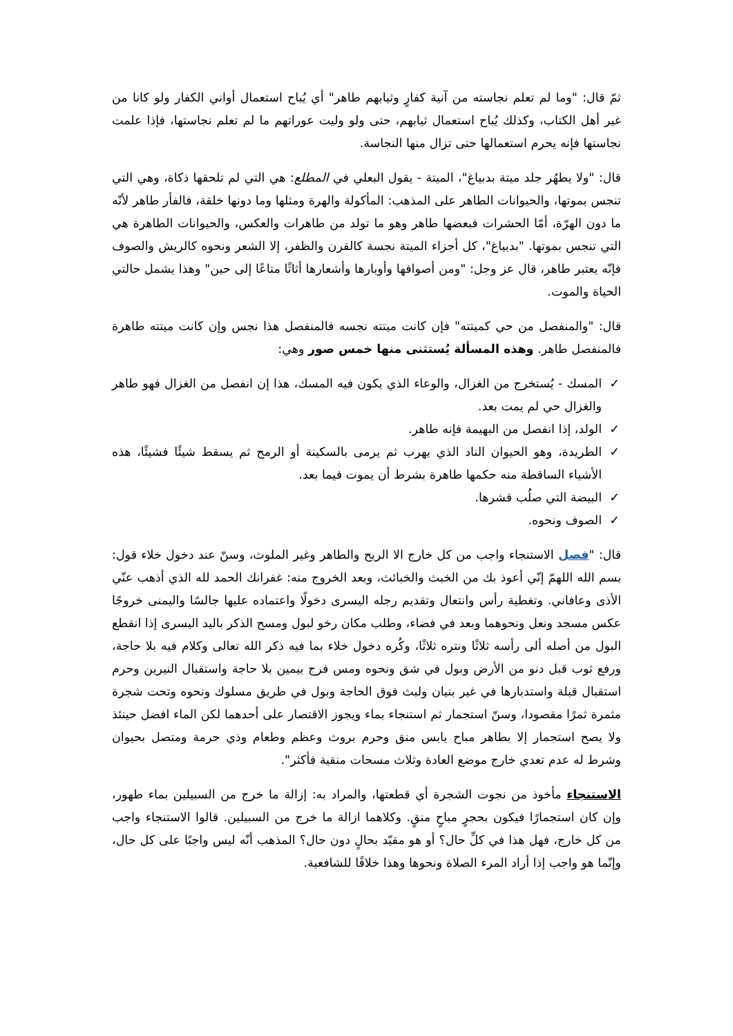ثمّ قال: "وما لم تعلم نجاسته من آنية كفارٍ وثيابهم طاهر" أي يُباح استعمال أواني الكفار ولو كانا من غير أهل الكتاب، وكذلك يُباح استعمال ثيابهم، حتى ولو وليت عوراتهم ما لم تعلم نجاستها، فإذا علمت نجاستها فإنه يحرم استعمالها حتى تزال منها النجاسة.
قال: "ولا يطهُر جلد ميتة بدبياغ"، الميتة - يقول البعلي في المطلع: هي التي لم تلحقها ذكاة، وهي التي تنجس بموتها، والحيوانات الطاهر على المذهب: المأكولة والهرة ومثلها وما دونها خلقة، فالفأر طاهر لأنّه ما دون الهرّة، أمّا الحشرات فبعضها طاهر وهو ما تولد من طاهرات والعكس، والحيوانات الطاهرة هي التي تنجس بموتها. "بدبياغ"، كل أجزاء الميتة نجسة كالقرن والظفر، إلا الشعر ونحوه كالريش والصوف فإنّه يعتبر طاهر، قال عز وجل: "ومن أصوافها وأوبارها وأشعارها أثاثًا متاعًا إلى حين" وهذا يشمل حالتي الحياة والموت.
قال: "والمنفصل من حي كميتته" فإن كانت ميتته نجسه فالمنفصل هذا نجس وإن كانت ميتته طاهرة فالمنفصل طاهر. وهذه المسألة يُستثنى منها خمس صور وهي:
✓ المسك - يُستخرج من الغزال، والوعاء الذي يكون فيه المسك، هذا إن انفصل من الغزال فهو طاهر والغزال حي لم يمت بعد.
✓ الولد، إذا انفصل من البهيمة فإنه طاهر.
✓ الطريدة، وهو الحيوان الناد الذي يهرب ثم يرمى بالسكينة أو الرمح ثم يسقط شيئًا فشيئًا، هذه الأشياء الساقطة منه حكمها طاهرة بشرط أن يموت فيما بعد.
✓ البيضة التي صلُب قشرها.
✓ الصوف ونحوه.
قال: "فصل الاستنجاء واجب من كل خارج الا الريح والطاهر وغير الملوث، وسنّ عند دخول خلاء قول: بسم الله اللهمّ إنّي أعوذ بك من الخبث والخبائث، وبعد الخروج منه: غفرانك الحمد لله الذي أذهب عنّي الأذى وعافاني. وتغطية رأس وانتعال وتقديم رجله اليسرى دخولًا واعتماده عليها جالسًا واليمنى خروجًا عكس مسجد ونعل ونحوهما وبعد في فضاء، وطلب مكان رخو لبول ومسح الذكر باليد اليسرى إذا انقطع البول من أصله ألى رأسه ثلاثًا ونتره ثلاثًا، وكُره دخول خلاء بما فيه ذكر الله تعالى وكلام فيه بلا حاجة، ورفع ثوب قبل دنو من الأرض وبول في شق ونحوه ومس فرج بيمين بلا حاجة واستقبال النيرين وحرم استقبال قبلة واستدبارها في غير بنيان ولبث فوق الحاجة وبول في طريق مسلوك ونحوه وتحت شجرة مثمرة ثمرًا مقصودا، وسنّ استجمار ثم استنجاء بماء ويجوز الاقتصار على أحدهما لكن الماء افضل حينئذ ولا يصح استجمار إلا بطاهر مباح يابس منق وحرم بروث وعظم وطعام وذي حرمة ومتصل بحيوان وشرط له عدم تعدي خارج موضع العادة وثلاث مسحات منقية فأكثر".
الاستنجاء مأخوذ من نجوت الشجرة أي قطعتها، والمراد به: إزالة ما خرج من السبيلين بماء طهور، وإن كان استجمارًا فيكون بحجرٍ مباحٍ منقٍ. وكلاهما ازالة ما خرج من السبيلين. قالوا الاستنجاء واجب من كل خارج، فهل هذا في كلِّ حال؟ أو هو مقيّد بحالٍ دون حال؟ المذهب أنّه ليس واجبًا على كل حال، وإنّما هو واجب إذا أراد المرء الصلاة ونحوها وهذا خلافًا للشافعية.